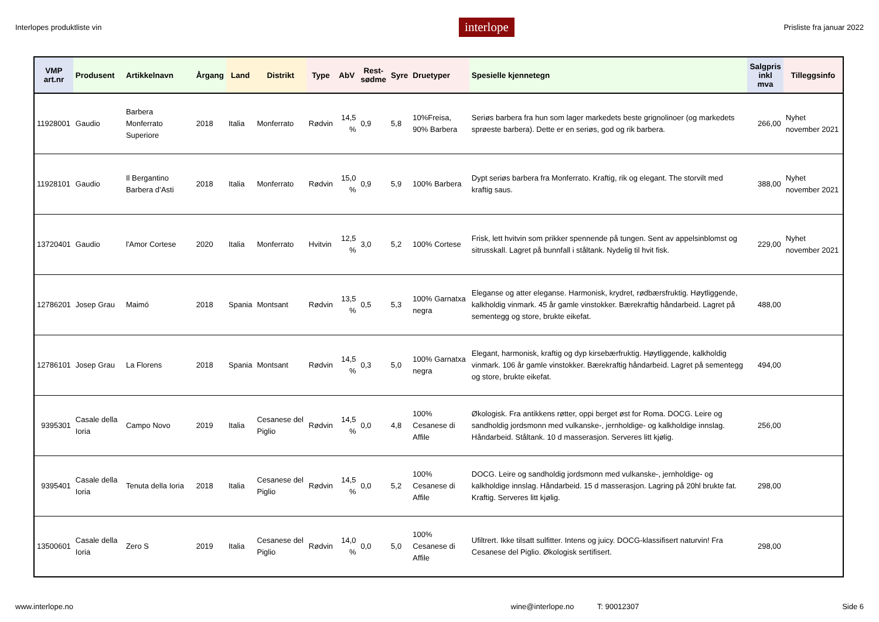Interlopes produktliste vin interlope Prisliste fra januar 2022
| VMP art.nr | Produsent | Artikkelnavn | Årgang | Land | Distrikt | Type | AbV | Rest- sødme | Syre | Druetyper | Spesielle kjennetegn | Salgpris inkl mva | Tilleggsinfo |
| --- | --- | --- | --- | --- | --- | --- | --- | --- | --- | --- | --- | --- | --- |
| 11928001 | Gaudio | Barbera Monferrato Superiore | 2018 | Italia | Monferrato | Rødvin | 14,5 % | 0,9 | 5,8 | 10%Freisa, 90% Barbera | Seriøs barbera fra hun som lager markedets beste grignolinoer (og markedets sprøeste barbera). Dette er en seriøs, god og rik barbera. | 266,00 | Nyhet november 2021 |
| 11928101 | Gaudio | Il Bergantino Barbera d’Asti | 2018 | Italia | Monferrato | Rødvin | 15,0 % | 0,9 | 5,9 | 100% Barbera | Dypt seriøs barbera fra Monferrato. Kraftig, rik og elegant. The storvilt med kraftig saus. | 388,00 | Nyhet november 2021 |
| 13720401 | Gaudio | l'Amor Cortese | 2020 | Italia | Monferrato | Hvitvin | 12,5 % | 3,0 | 5,2 | 100% Cortese | Frisk, lett hvitvin som prikker spennende på tungen. Sent av appelsinblomst og sitrusskall. Lagret på bunnfall i ståltank. Nydelig til hvit fisk. | 229,00 | Nyhet november 2021 |
| 12786201 | Josep Grau | Maimó | 2018 | Spania | Montsant | Rødvin | 13,5 % | 0,5 | 5,3 | 100% Garnatxa negra | Eleganse og atter eleganse. Harmonisk, krydret, rødbærsfruktig. Høytliggende, kalkholdig vinmark. 45 år gamle vinstokker. Bærekraftig håndarbeid. Lagret på sementegg og store, brukte eikefat. | 488,00 | |
| 12786101 | Josep Grau | La Florens | 2018 | Spania | Montsant | Rødvin | 14,5 % | 0,3 | 5,0 | 100% Garnatxa negra | Elegant, harmonisk, kraftig og dyp kirsebærfruktig. Høytliggende, kalkholdig vinmark. 106 år gamle vinstokker. Bærekraftig håndarbeid. Lagret på sementegg og store, brukte eikefat. | 494,00 | |
| 9395301 | Casale della Ioria | Campo Novo | 2019 | Italia | Cesanese del Piglio | Rødvin | 14,5 % | 0,0 | 4,8 | 100% Cesanese di Affile | Økologisk. Fra antikkens røtter, oppi berget øst for Roma. DOCG. Leire og sandholdig jordsmonn med vulkanske-, jernholdige- og kalkholdige innslag. Håndarbeid. Ståltank. 10 d masserasjon. Serveres litt kjølig. | 256,00 | |
| 9395401 | Casale della Ioria | Tenuta della Ioria | 2018 | Italia | Cesanese del Piglio | Rødvin | 14,5 % | 0,0 | 5,2 | 100% Cesanese di Affile | DOCG. Leire og sandholdig jordsmonn med vulkanske-, jernholdige- og kalkholdige innslag. Håndarbeid. 15 d masserasjon. Lagring på 20hl brukte fat. Kraftig. Serveres litt kjølig. | 298,00 | |
| 13500601 | Casale della Ioria | Zero S | 2019 | Italia | Cesanese del Piglio | Rødvin | 14,0 % | 0,0 | 5,0 | 100% Cesanese di Affile | Ufiltrert. Ikke tilsatt sulfitter. Intens og juicy. DOCG-klassifisert naturvin! Fra Cesanese del Piglio. Økologisk sertifisert. | 298,00 | |
www.interlope.no wine@interlope.no T: 90012307 Side 6